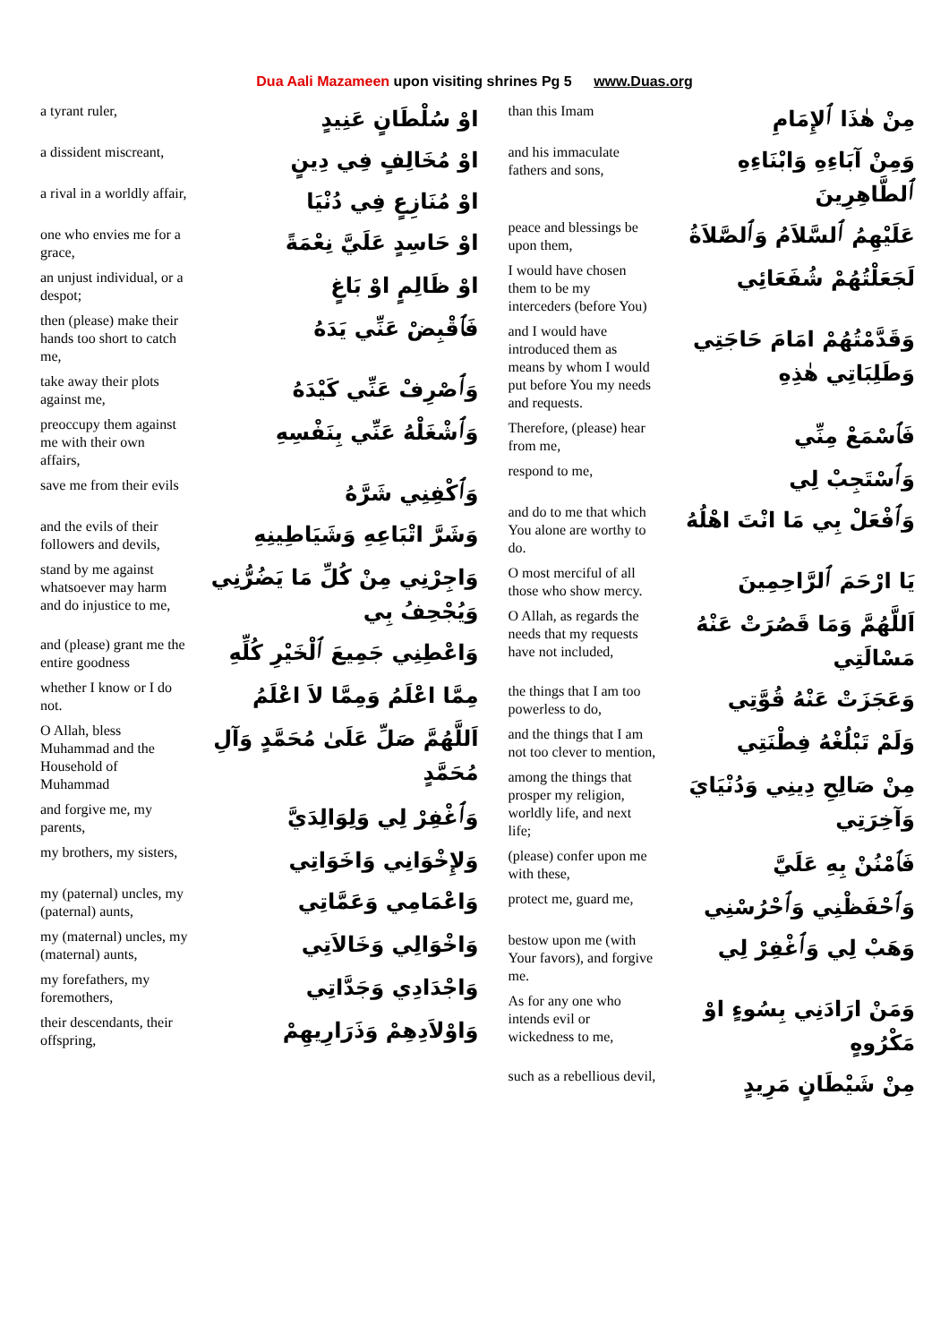Dua Aali Mazameen upon visiting shrines Pg 5 www.Duas.org
a tyrant ruler,
اوْ سُلْطَانٍ عَنِيدٍ
a dissident miscreant,
اوْ مُخَالِفٍ فِي دِينٍ
a rival in a worldly affair,
اوْ مُنَازِعٍ فِي دُنْيَا
one who envies me for a grace,
اوْ حَاسِدٍ عَلَيَّ نِعْمَةً
an unjust individual, or a despot;
اوْ ظَالِمٍ اوْ بَاغٍ
then (please) make their hands too short to catch me,
فَٱقْبِضْ عَنِّي يَدَهُ
take away their plots against me,
وَٱصْرِفْ عَنِّي كَيْدَهُ
preoccupy them against me with their own affairs,
وَٱشْغَلْهُ عَنِّي بِنَفْسِهِ
save me from their evils
وَٱكْفِنِي شَرَّهُ
and the evils of their followers and devils,
وَشَرَّ اتْبَاعِهِ وَشَيَاطِينِهِ
stand by me against whatsoever may harm and do injustice to me,
وَاجِرْنِي مِنْ كُلِّ مَا يَضُرُّنِي وَيُجْحِفُ بِي
and (please) grant me the entire goodness
وَاعْطِنِي جَمِيعَ ٱلْخَيْرِ كُلِّهِ
whether I know or I do not.
مِمَّا اعْلَمُ وَمِمَّا لاَ اعْلَمُ
O Allah, bless Muhammad and the Household of Muhammad
اَللَّهُمَّ صَلِّ عَلَىٰ مُحَمَّدٍ وَآلِ مُحَمَّدٍ
and forgive me, my parents,
وَٱغْفِرْ لِي وَلِوَالِدَيَّ
my brothers, my sisters,
وَلإِخْوَانِي وَاخَوَاتِي
my (paternal) uncles, my (paternal) aunts,
وَاعْمَامِي وَعَمَّاتِي
my (maternal) uncles, my (maternal) aunts,
وَاخْوَالِي وَخَالاَتِي
my forefathers, my foremothers,
وَاجْدَادِي وَجَدَّاتِي
their descendants, their offspring,
وَاوْلاَدِهِمْ وَذَرَارِيهِمْ
than this Imam
مِنْ هٰذَا ٱلإِمَامِ
and his immaculate fathers and sons,
وَمِنْ آبَاءِهِ وَابْنَاءِهِ ٱلطَّاهِرِينَ
peace and blessings be upon them,
عَلَيْهِمُ ٱلسَّلاَمُ وَٱلصَّلاَةُ
I would have chosen them to be my interceders (before You)
لَجَعَلْتُهُمْ شُفَعَائِي
and I would have introduced them as means by whom I would put before You my needs and requests.
وَقَدَّمْتُهُمْ امَامَ حَاجَتِي وَطَلِبَاتِي هٰذِهِ
Therefore, (please) hear from me,
فَٱسْمَعْ مِنِّي
respond to me,
وَٱسْتَجِبْ لِي
and do to me that which You alone are worthy to do.
وَٱفْعَلْ بِي مَا انْتَ اهْلُهُ
O most merciful of all those who show mercy.
يَا ارْحَمَ ٱلرَّاحِمِينَ
O Allah, as regards the needs that my requests have not included,
اَللَّهُمَّ وَمَا قَصُرَتْ عَنْهُ مَسْالَتِي
the things that I am too powerless to do,
وَعَجَزَتْ عَنْهُ قُوَّتِي
and the things that I am not too clever to mention,
وَلَمْ تَبْلُغْهُ فِطْنَتِي
among the things that prosper my religion, worldly life, and next life;
مِنْ صَالِحِ دِينِي وَدُنْيَايَ وَآخِرَتِي
(please) confer upon me with these,
فَٱمْنُنْ بِهِ عَلَيَّ
protect me, guard me,
وَٱحْفَظْنِي وَٱحْرُسْنِي
bestow upon me (with Your favors), and forgive me.
وَهَبْ لِي وَٱغْفِرْ لِي
As for any one who intends evil or wickedness to me,
وَمَنْ ارَادَنِي بِسُوءٍ اوْ مَكْرُوهٍ
such as a rebellious devil,
مِنْ شَيْطَانٍ مَرِيدٍ